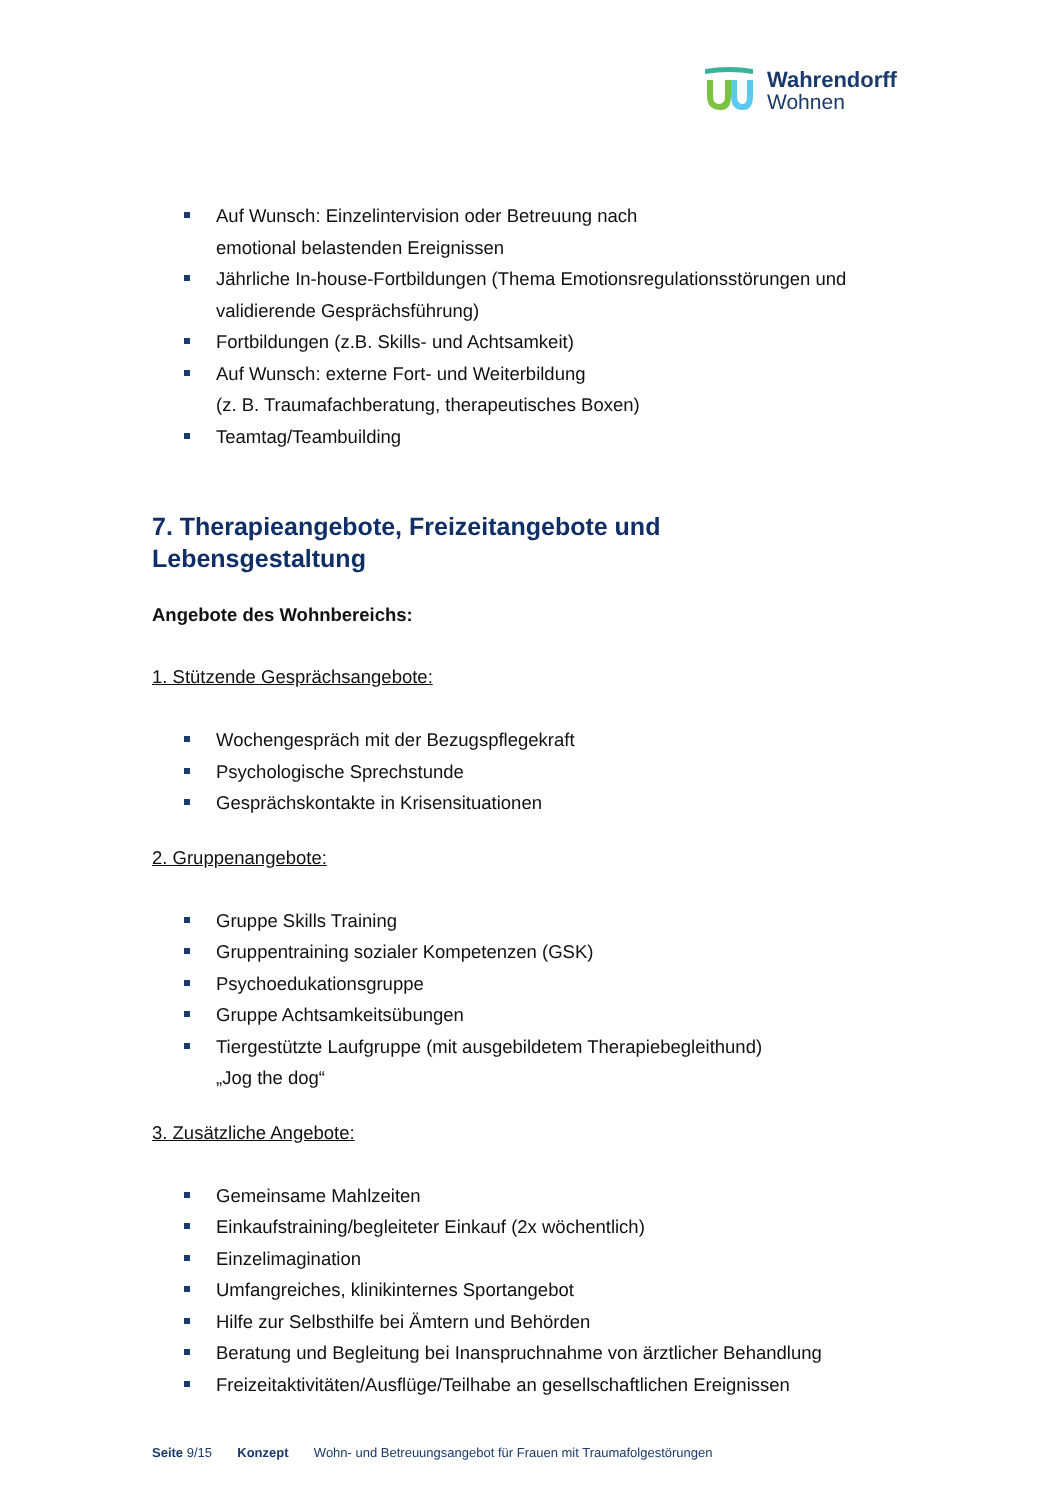Wahrendorff
Wohnen
Auf Wunsch: Einzelintervision oder Betreuung nach
emotional belastenden Ereignissen
Jährliche In-house-Fortbildungen (Thema Emotionsregulationsstörungen und validierende Gesprächsführung)
Fortbildungen (z.B. Skills- und Achtsamkeit)
Auf Wunsch: externe Fort- und Weiterbildung
(z. B. Traumafachberatung, therapeutisches Boxen)
Teamtag/Teambuilding
7. Therapieangebote, Freizeitangebote und Lebensgestaltung
Angebote des Wohnbereichs:
1. Stützende Gesprächsangebote:
Wochengespräch mit der Bezugspflegekraft
Psychologische Sprechstunde
Gesprächskontakte in Krisensituationen
2. Gruppenangebote:
Gruppe Skills Training
Gruppentraining sozialer Kompetenzen (GSK)
Psychoedukationsgruppe
Gruppe Achtsamkeitsübungen
Tiergestützte Laufgruppe (mit ausgebildetem Therapiebegleithund)
„Jog the dog“
3. Zusätzliche Angebote:
Gemeinsame Mahlzeiten
Einkaufstraining/begleiteter Einkauf (2x wöchentlich)
Einzelimagination
Umfangreiches, klinikinternes Sportangebot
Hilfe zur Selbsthilfe bei Ämtern und Behörden
Beratung und Begleitung bei Inanspruchnahme von ärztlicher Behandlung
Freizeitaktivitäten/Ausflüge/Teilhabe an gesellschaftlichen Ereignissen
Seite 9/15 Konzept Wohn- und Betreuungsangebot für Frauen mit Traumafolgestörungen